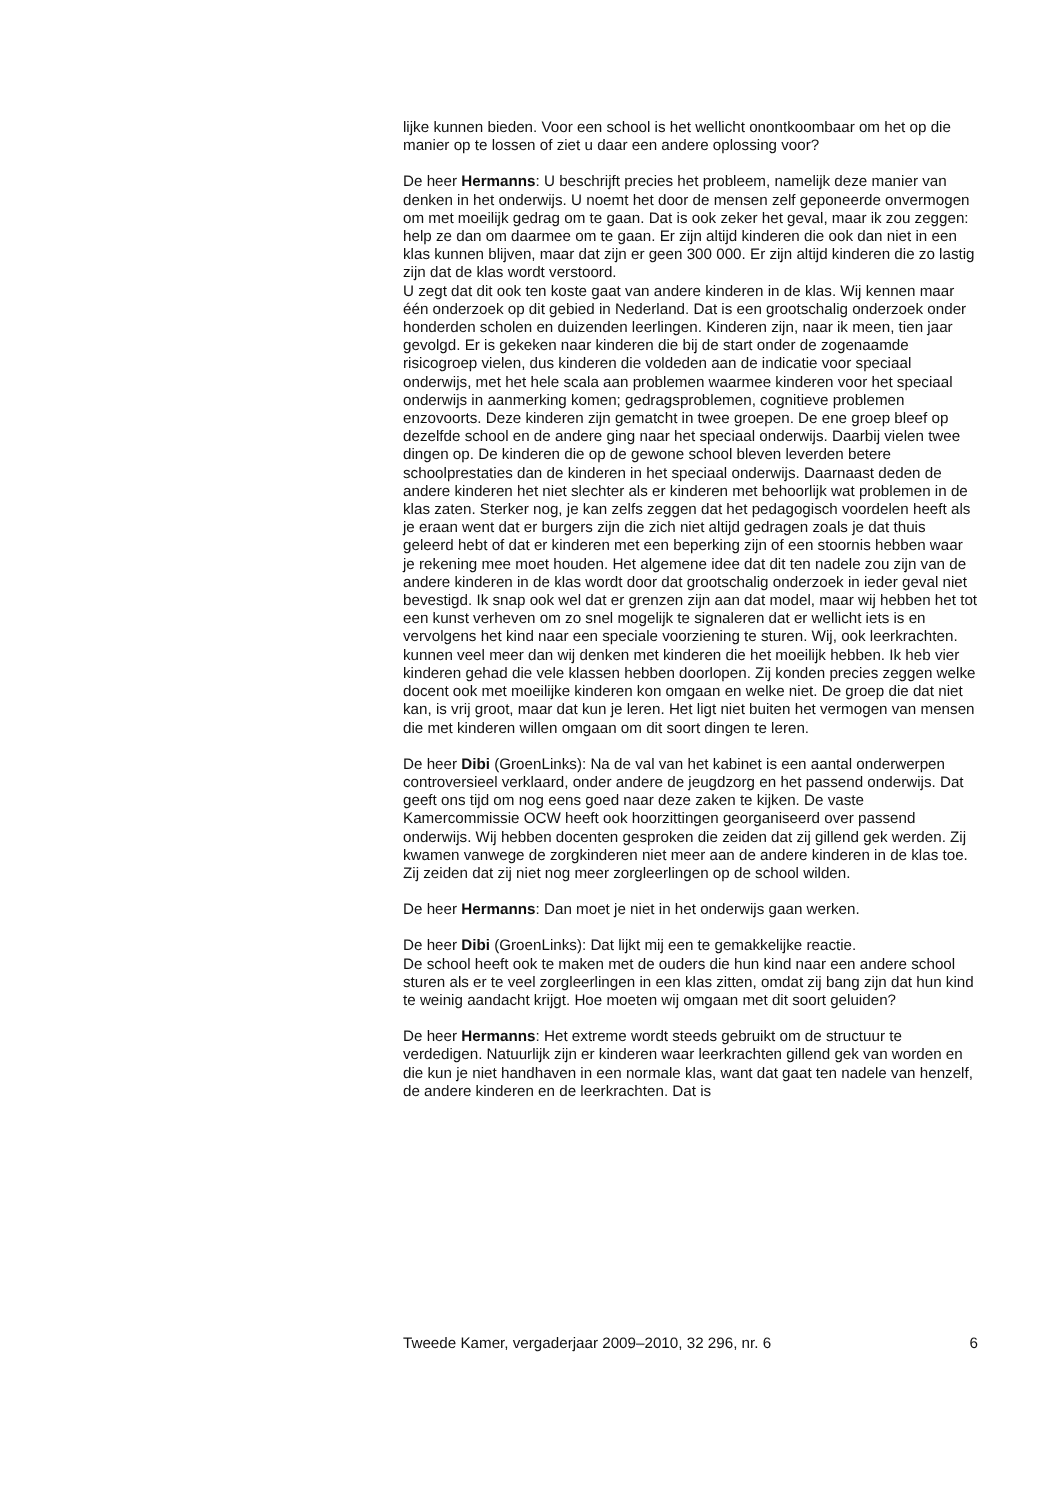lijke kunnen bieden. Voor een school is het wellicht onontkoombaar om het op die manier op te lossen of ziet u daar een andere oplossing voor?
De heer Hermanns: U beschrijft precies het probleem, namelijk deze manier van denken in het onderwijs. U noemt het door de mensen zelf geponeerde onvermogen om met moeilijk gedrag om te gaan. Dat is ook zeker het geval, maar ik zou zeggen: help ze dan om daarmee om te gaan. Er zijn altijd kinderen die ook dan niet in een klas kunnen blijven, maar dat zijn er geen 300 000. Er zijn altijd kinderen die zo lastig zijn dat de klas wordt verstoord.
U zegt dat dit ook ten koste gaat van andere kinderen in de klas. Wij kennen maar één onderzoek op dit gebied in Nederland. Dat is een grootschalig onderzoek onder honderden scholen en duizenden leerlingen. Kinderen zijn, naar ik meen, tien jaar gevolgd. Er is gekeken naar kinderen die bij de start onder de zogenaamde risicogroep vielen, dus kinderen die voldeden aan de indicatie voor speciaal onderwijs, met het hele scala aan problemen waarmee kinderen voor het speciaal onderwijs in aanmerking komen; gedragsproblemen, cognitieve problemen enzovoorts. Deze kinderen zijn gematcht in twee groepen. De ene groep bleef op dezelfde school en de andere ging naar het speciaal onderwijs. Daarbij vielen twee dingen op. De kinderen die op de gewone school bleven leverden betere schoolprestaties dan de kinderen in het speciaal onderwijs. Daarnaast deden de andere kinderen het niet slechter als er kinderen met behoorlijk wat problemen in de klas zaten. Sterker nog, je kan zelfs zeggen dat het pedagogisch voordelen heeft als je eraan went dat er burgers zijn die zich niet altijd gedragen zoals je dat thuis geleerd hebt of dat er kinderen met een beperking zijn of een stoornis hebben waar je rekening mee moet houden. Het algemene idee dat dit ten nadele zou zijn van de andere kinderen in de klas wordt door dat grootschalig onderzoek in ieder geval niet bevestigd. Ik snap ook wel dat er grenzen zijn aan dat model, maar wij hebben het tot een kunst verheven om zo snel mogelijk te signaleren dat er wellicht iets is en vervolgens het kind naar een speciale voorziening te sturen. Wij, ook leerkrachten. kunnen veel meer dan wij denken met kinderen die het moeilijk hebben. Ik heb vier kinderen gehad die vele klassen hebben doorlopen. Zij konden precies zeggen welke docent ook met moeilijke kinderen kon omgaan en welke niet. De groep die dat niet kan, is vrij groot, maar dat kun je leren. Het ligt niet buiten het vermogen van mensen die met kinderen willen omgaan om dit soort dingen te leren.
De heer Dibi (GroenLinks): Na de val van het kabinet is een aantal onderwerpen controversieel verklaard, onder andere de jeugdzorg en het passend onderwijs. Dat geeft ons tijd om nog eens goed naar deze zaken te kijken. De vaste Kamercommissie OCW heeft ook hoorzittingen georganiseerd over passend onderwijs. Wij hebben docenten gesproken die zeiden dat zij gillend gek werden. Zij kwamen vanwege de zorgkinderen niet meer aan de andere kinderen in de klas toe. Zij zeiden dat zij niet nog meer zorgleerlingen op de school wilden.
De heer Hermanns: Dan moet je niet in het onderwijs gaan werken.
De heer Dibi (GroenLinks): Dat lijkt mij een te gemakkelijke reactie.
De school heeft ook te maken met de ouders die hun kind naar een andere school sturen als er te veel zorgleerlingen in een klas zitten, omdat zij bang zijn dat hun kind te weinig aandacht krijgt. Hoe moeten wij omgaan met dit soort geluiden?
De heer Hermanns: Het extreme wordt steeds gebruikt om de structuur te verdedigen. Natuurlijk zijn er kinderen waar leerkrachten gillend gek van worden en die kun je niet handhaven in een normale klas, want dat gaat ten nadele van henzelf, de andere kinderen en de leerkrachten. Dat is
Tweede Kamer, vergaderjaar 2009–2010, 32 296, nr. 6 6